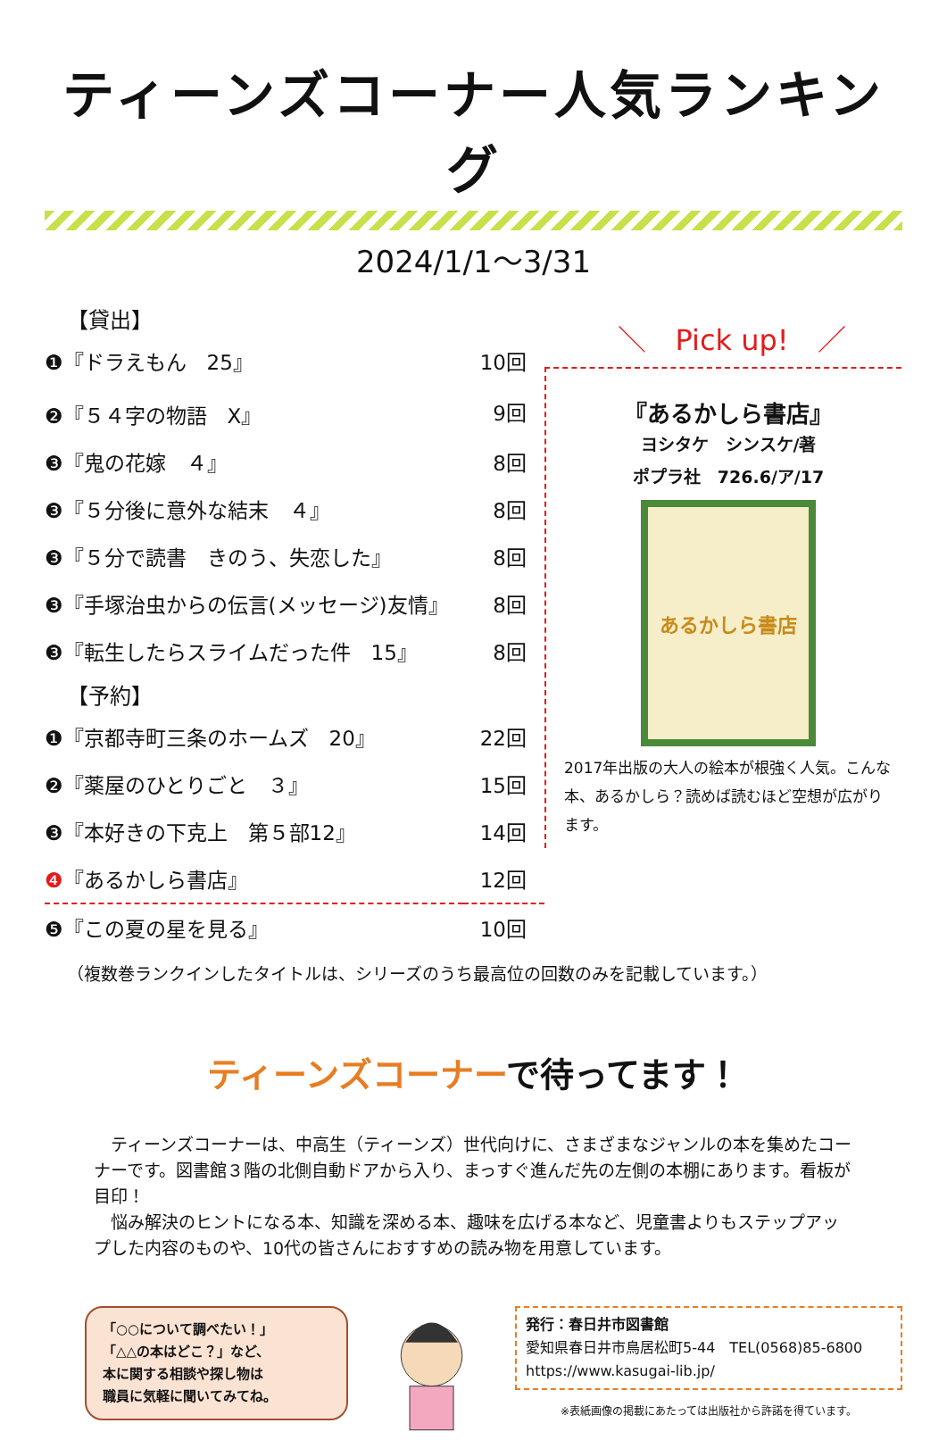ティーンズコーナー人気ランキング
2024/1/1～3/31
【貸出】
| ❶『ドラえもん 25』 | 10回 |
| ❷『５４字の物語 X』 | 9回 |
| ❸『鬼の花嫁 ４』 | 8回 |
| ❸『５分後に意外な結末 ４』 | 8回 |
| ❸『５分で読書 きのう、失恋した』 | 8回 |
| ❸『手塚治虫からの伝言(メッセージ)友情』 | 8回 |
| ❸『転生したらスライムだった件 15』 | 8回 |
【予約】
| ❶『京都寺町三条のホームズ 20』 | 22回 |
| ❷『薬屋のひとりごと ３』 | 15回 |
| ❸『本好きの下克上 第５部12』 | 14回 |
| ❹ 『あるかしら書店』 | 12回 |
| ❺『この夏の星を見る』 | 10回 |
＼　Pick up!　／
『あるかしら書店』
ヨシタケ　シンスケ/著
ポプラ社　726.6/ア/17
あるかしら書店
2017年出版の大人の絵本が根強く人気。こんな本、あるかしら？読めば読むほど空想が広がります。
（複数巻ランクインしたタイトルは、シリーズのうち最高位の回数のみを記載しています。）
ティーンズコーナーで待ってます！
　ティーンズコーナーは、中高生（ティーンズ）世代向けに、さまざまなジャンルの本を集めたコーナーです。図書館３階の北側自動ドアから入り、まっすぐ進んだ先の左側の本棚にあります。看板が目印！
　悩み解決のヒントになる本、知識を深める本、趣味を広げる本など、児童書よりもステップアップした内容のものや、10代の皆さんにおすすめの読み物を用意しています。
「○○について調べたい！」
「△△の本はどこ？」など、
本に関する相談や探し物は
職員に気軽に聞いてみてね。
発行：春日井市図書館
愛知県春日井市鳥居松町5-44　TEL(0568)85-6800
https://www.kasugai-lib.jp/
※表紙画像の掲載にあたっては出版社から許諾を得ています。